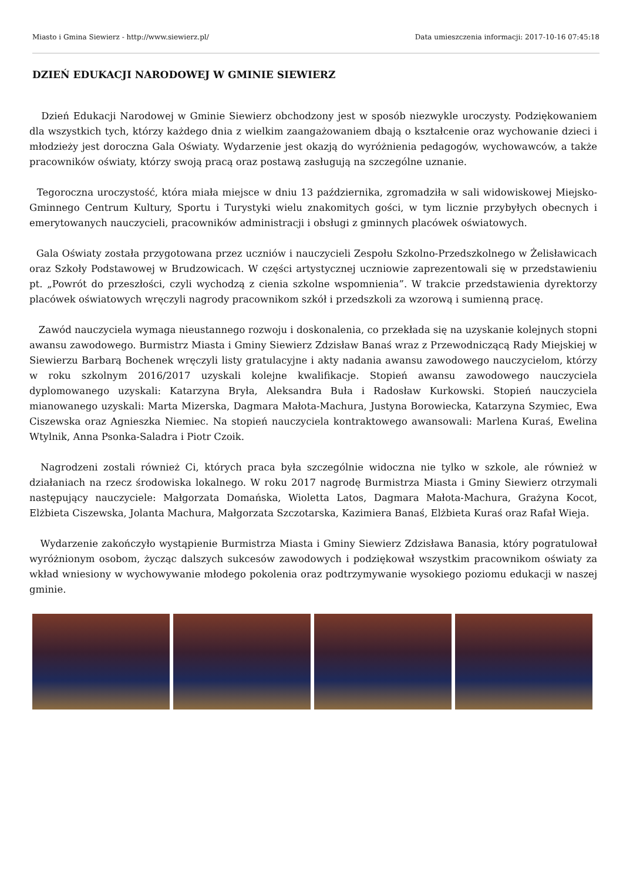Miasto i Gmina Siewierz - http://www.siewierz.pl/ Data umieszczenia informacji: 2017-10-16 07:45:18
DZIEŃ EDUKACJI NARODOWEJ W GMINIE SIEWIERZ
Dzień Edukacji Narodowej w Gminie Siewierz obchodzony jest w sposób niezwykle uroczysty. Podziękowaniem dla wszystkich tych, którzy każdego dnia z wielkim zaangażowaniem dbają o kształcenie oraz wychowanie dzieci i młodzieży jest doroczna Gala Oświaty. Wydarzenie jest okazją do wyróżnienia pedagogów, wychowawców, a także pracowników oświaty, którzy swoją pracą oraz postawą zasługują na szczególne uznanie.
Tegoroczna uroczystość, która miała miejsce w dniu 13 października, zgromadziła w sali widowiskowej Miejsko-Gminnego Centrum Kultury, Sportu i Turystyki wielu znakomitych gości, w tym licznie przybyłych obecnych i emerytowanych nauczycieli, pracowników administracji i obsługi z gminnych placówek oświatowych.
Gala Oświaty została przygotowana przez uczniów i nauczycieli Zespołu Szkolno-Przedszkolnego w Żelisławicach oraz Szkoły Podstawowej w Brudzowicach. W części artystycznej uczniowie zaprezentowali się w przedstawieniu pt. „Powrót do przeszłości, czyli wychodzą z cienia szkolne wspomnienia”. W trakcie przedstawienia dyrektorzy placówek oświatowych wręczyli nagrody pracownikom szkół i przedszkoli za wzorową i sumienną pracę.
Zawód nauczyciela wymaga nieustannego rozwoju i doskonalenia, co przekłada się na uzyskanie kolejnych stopni awansu zawodowego. Burmistrz Miasta i Gminy Siewierz Zdzisław Banaś wraz z Przewodniczącą Rady Miejskiej w Siewierzu Barbarą Bochenek wręczyli listy gratulacyjne i akty nadania awansu zawodowego nauczycielom, którzy w roku szkolnym 2016/2017 uzyskali kolejne kwalifikacje. Stopień awansu zawodowego nauczyciela dyplomowanego uzyskali: Katarzyna Bryła, Aleksandra Buła i Radosław Kurkowski. Stopień nauczyciela mianowanego uzyskali: Marta Mizerska, Dagmara Małota-Machura, Justyna Borowiecka, Katarzyna Szymiec, Ewa Ciszewska oraz Agnieszka Niemiec. Na stopień nauczyciela kontraktowego awansowali: Marlena Kuraś, Ewelina Wtylnik, Anna Psonka-Saladra i Piotr Czoik.
Nagrodzeni zostali również Ci, których praca była szczególnie widoczna nie tylko w szkole, ale również w działaniach na rzecz środowiska lokalnego. W roku 2017 nagrodę Burmistrza Miasta i Gminy Siewierz otrzymali następujący nauczyciele: Małgorzata Domańska, Wioletta Latos, Dagmara Małota-Machura, Grażyna Kocot, Elżbieta Ciszewska, Jolanta Machura, Małgorzata Szczotarska, Kazimiera Banaś, Elżbieta Kuraś oraz Rafał Wieja.
Wydarzenie zakończyło wystąpienie Burmistrza Miasta i Gminy Siewierz Zdzisława Banasia, który pogratulował wyróżnionym osobom, życząc dalszych sukcesów zawodowych i podziękował wszystkim pracownikom oświaty za wkład wniesiony w wychowywanie młodego pokolenia oraz podtrzymywanie wysokiego poziomu edukacji w naszej gminie.